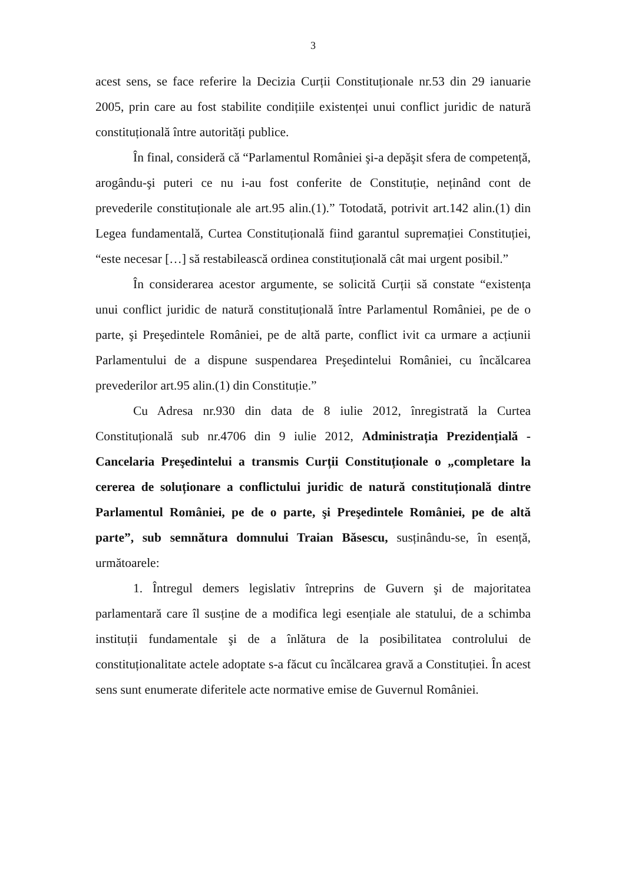3
acest sens, se face referire la Decizia Curții Constituționale nr.53 din 29 ianuarie 2005, prin care au fost stabilite condițiile existenței unui conflict juridic de natură constituțională între autorități publice.
În final, consideră că “Parlamentul României şi-a depăşit sfera de competență, arogându-şi puteri ce nu i-au fost conferite de Constituție, neținând cont de prevederile constituționale ale art.95 alin.(1).” Totodată, potrivit art.142 alin.(1) din Legea fundamentală, Curtea Constituțională fiind garantul supremației Constituției, “este necesar […] să restabilească ordinea constituțională cât mai urgent posibil.”
În considerarea acestor argumente, se solicită Curții să constate “existența unui conflict juridic de natură constituțională între Parlamentul României, pe de o parte, şi Preşedintele României, pe de altă parte, conflict ivit ca urmare a acțiunii Parlamentului de a dispune suspendarea Preşedintelui României, cu încălcarea prevederilor art.95 alin.(1) din Constituție.”
Cu Adresa nr.930 din data de 8 iulie 2012, înregistrată la Curtea Constituțională sub nr.4706 din 9 iulie 2012, Administrația Prezidențială - Cancelaria Preşedintelui a transmis Curții Constituționale o „completare la cererea de soluționare a conflictului juridic de natură constituțională dintre Parlamentul României, pe de o parte, şi Preşedintele României, pe de altă parte”, sub semnătura domnului Traian Băsescu, susținându-se, în esență, următoarele:
1. Întregul demers legislativ întreprins de Guvern şi de majoritatea parlamentară care îl susține de a modifica legi esențiale ale statului, de a schimba instituții fundamentale şi de a înlătura de la posibilitatea controlului de constituționalitate actele adoptate s-a făcut cu încălcarea gravă a Constituției. În acest sens sunt enumerate diferitele acte normative emise de Guvernul României.